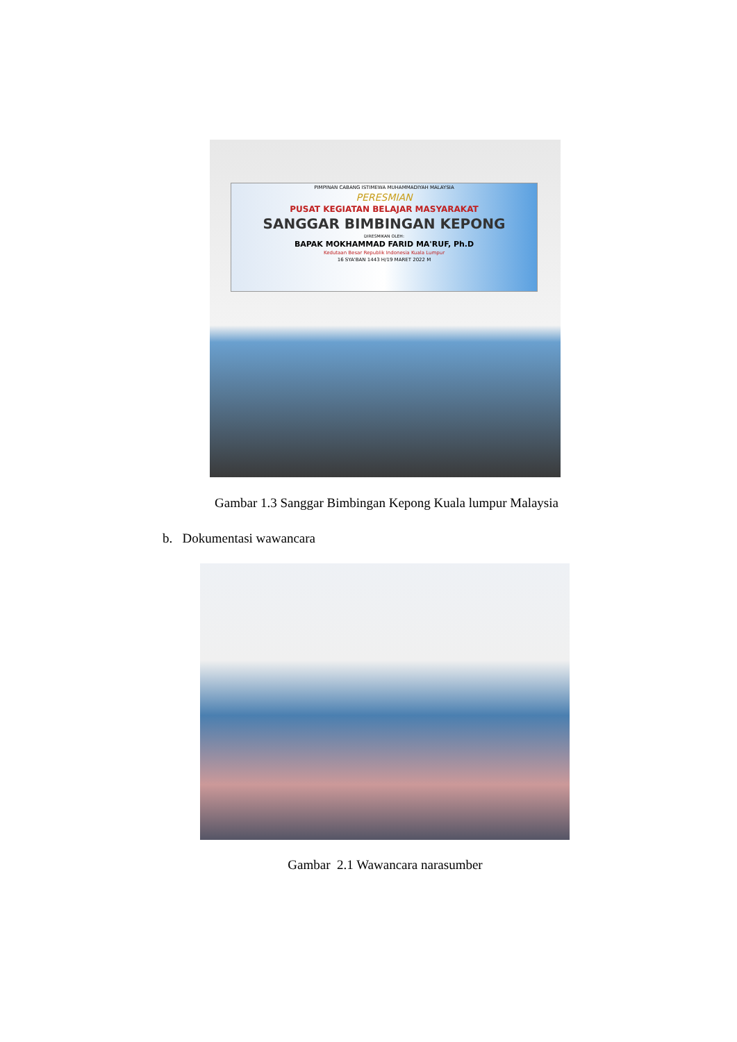PIMPINAN CABANG ISTIMEWA MUHAMMADIYAH MALAYSIA
PERESMIAN
PUSAT KEGIATAN BELAJAR MASYARAKAT
SANGGAR BIMBINGAN KEPONG
DIRESMIKAN OLEH:
BAPAK MOKHAMMAD FARID MA'RUF, Ph.D
Kedutaan Besar Republik Indonesia Kuala Lumpur
16 SYA'BAN 1443 H/19 MARET 2022 M
Gambar 1.3 Sanggar Bimbingan Kepong Kuala lumpur Malaysia
b. Dokumentasi wawancara
Gambar 2.1 Wawancara narasumber